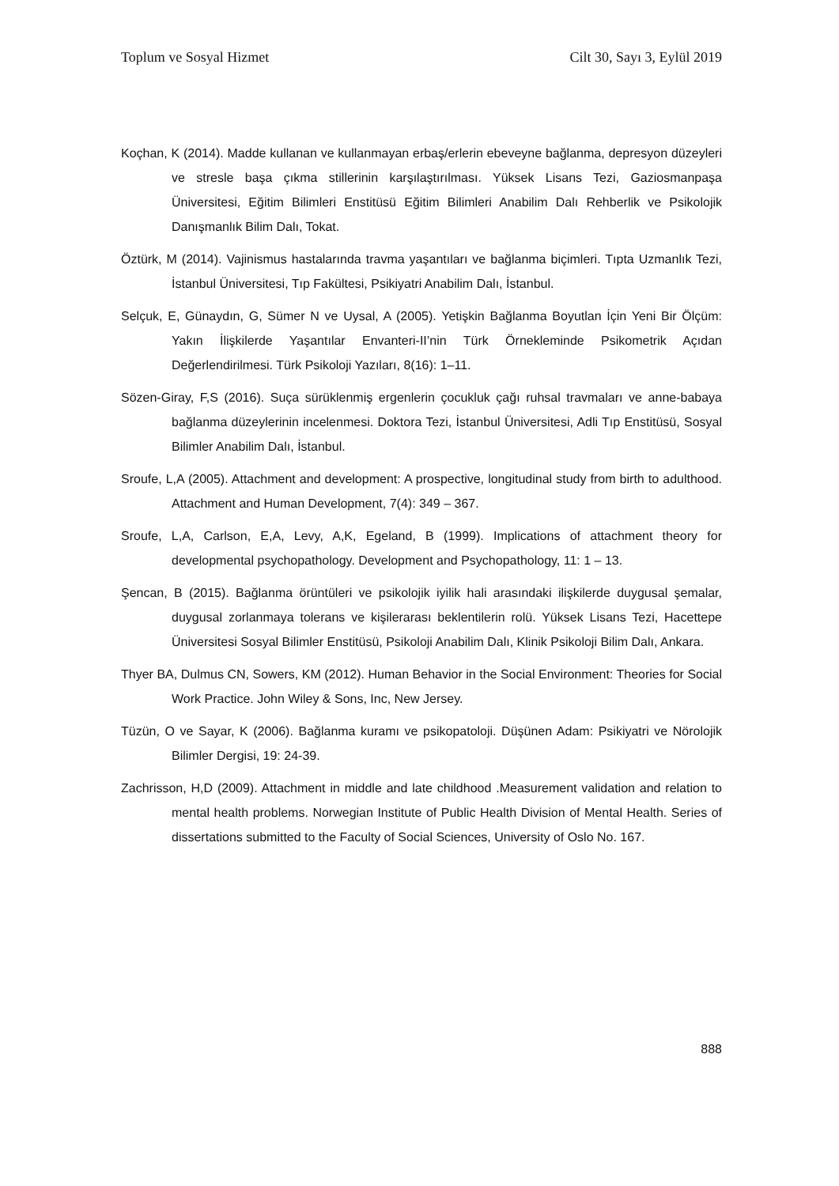Toplum ve Sosyal Hizmet Cilt 30, Sayı 3, Eylül 2019
Koçhan, K (2014). Madde kullanan ve kullanmayan erbaş/erlerin ebeveyne bağlanma, depresyon düzeyleri ve stresle başa çıkma stillerinin karşılaştırılması. Yüksek Lisans Tezi, Gaziosmanpaşa Üniversitesi, Eğitim Bilimleri Enstitüsü Eğitim Bilimleri Anabilim Dalı Rehberlik ve Psikolojik Danışmanlık Bilim Dalı, Tokat.
Öztürk, M (2014). Vajinismus hastalarında travma yaşantıları ve bağlanma biçimleri. Tıpta Uzmanlık Tezi, İstanbul Üniversitesi, Tıp Fakültesi, Psikiyatri Anabilim Dalı, İstanbul.
Selçuk, E, Günaydın, G, Sümer N ve Uysal, A (2005). Yetişkin Bağlanma Boyutlan İçin Yeni Bir Ölçüm: Yakın İlişkilerde Yaşantılar Envanteri-II’nin Türk Örnekleminde Psikometrik Açıdan Değerlendirilmesi. Türk Psikoloji Yazıları, 8(16): 1–11.
Sözen-Giray, F,S (2016). Suça sürüklenmiş ergenlerin çocukluk çağı ruhsal travmaları ve anne-babaya bağlanma düzeylerinin incelenmesi. Doktora Tezi, İstanbul Üniversitesi, Adli Tıp Enstitüsü, Sosyal Bilimler Anabilim Dalı, İstanbul.
Sroufe, L,A (2005). Attachment and development: A prospective, longitudinal study from birth to adulthood. Attachment and Human Development, 7(4): 349 – 367.
Sroufe, L,A, Carlson, E,A, Levy, A,K, Egeland, B (1999). Implications of attachment theory for developmental psychopathology. Development and Psychopathology, 11: 1 – 13.
Şencan, B (2015). Bağlanma örüntüleri ve psikolojik iyilik hali arasındaki ilişkilerde duygusal şemalar, duygusal zorlanmaya tolerans ve kişilerarası beklentilerin rolü. Yüksek Lisans Tezi, Hacettepe Üniversitesi Sosyal Bilimler Enstitüsü, Psikoloji Anabilim Dalı, Klinik Psikoloji Bilim Dalı, Ankara.
Thyer BA, Dulmus CN, Sowers, KM (2012). Human Behavior in the Social Environment: Theories for Social Work Practice. John Wiley & Sons, Inc, New Jersey.
Tüzün, O ve Sayar, K (2006). Bağlanma kuramı ve psikopatoloji. Düşünen Adam: Psikiyatri ve Nörolojik Bilimler Dergisi, 19: 24-39.
Zachrisson, H,D (2009). Attachment in middle and late childhood .Measurement validation and relation to mental health problems. Norwegian Institute of Public Health Division of Mental Health. Series of dissertations submitted to the Faculty of Social Sciences, University of Oslo No. 167.
888